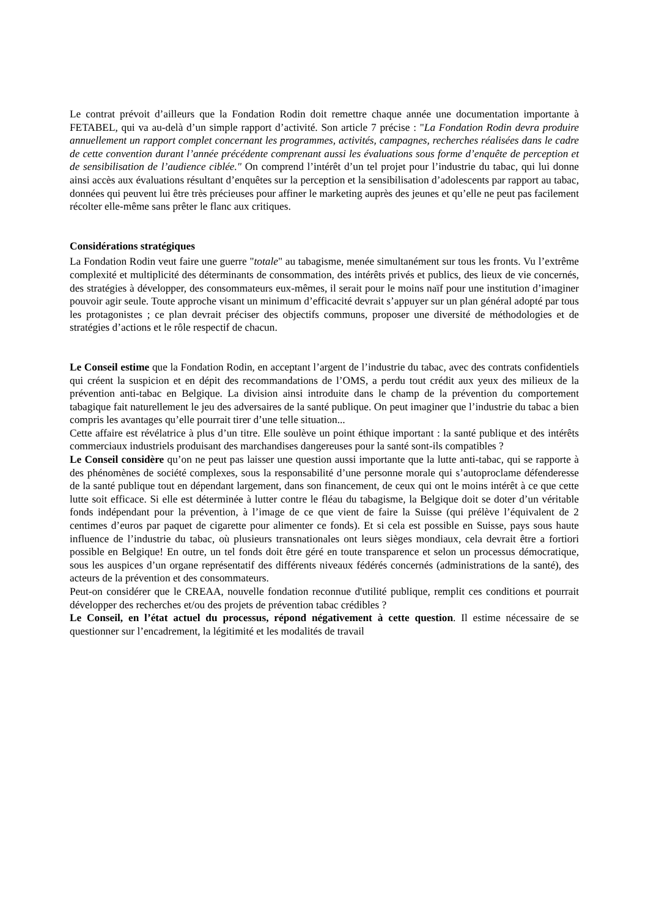Le contrat prévoit d’ailleurs que la Fondation Rodin doit remettre chaque année une documentation importante à FETABEL, qui va au-delà d’un simple rapport d’activité. Son article 7 précise : "La Fondation Rodin devra produire annuellement un rapport complet concernant les programmes, activités, campagnes, recherches réalisées dans le cadre de cette convention durant l’année précédente comprenant aussi les évaluations sous forme d’enquête de perception et de sensibilisation de l’audience ciblée." On comprend l’intérêt d’un tel projet pour l’industrie du tabac, qui lui donne ainsi accès aux évaluations résultant d’enquêtes sur la perception et la sensibilisation d’adolescents par rapport au tabac, données qui peuvent lui être très précieuses pour affiner le marketing auprès des jeunes et qu’elle ne peut pas facilement récolter elle-même sans prêter le flanc aux critiques.
Considérations stratégiques
La Fondation Rodin veut faire une guerre "totale" au tabagisme, menée simultanément sur tous les fronts. Vu l’extrême complexité et multiplicité des déterminants de consommation, des intérêts privés et publics, des lieux de vie concernés, des stratégies à développer, des consommateurs eux-mêmes, il serait pour le moins naïf pour une institution d’imaginer pouvoir agir seule. Toute approche visant un minimum d’efficacité devrait s’appuyer sur un plan général adopté par tous les protagonistes ; ce plan devrait préciser des objectifs communs, proposer une diversité de méthodologies et de stratégies d’actions et le rôle respectif de chacun.
Le Conseil estime que la Fondation Rodin, en acceptant l’argent de l’industrie du tabac, avec des contrats confidentiels qui créent la suspicion et en dépit des recommandations de l’OMS, a perdu tout crédit aux yeux des milieux de la prévention anti-tabac en Belgique. La division ainsi introduite dans le champ de la prévention du comportement tabagique fait naturellement le jeu des adversaires de la santé publique. On peut imaginer que l’industrie du tabac a bien compris les avantages qu’elle pourrait tirer d’une telle situation...
Cette affaire est révélatrice à plus d’un titre. Elle soulève un point éthique important : la santé publique et des intérêts commerciaux industriels produisant des marchandises dangereuses pour la santé sont-ils compatibles ?
Le Conseil considère qu’on ne peut pas laisser une question aussi importante que la lutte anti-tabac, qui se rapporte à des phénomènes de société complexes, sous la responsabilité d’une personne morale qui s’autoproclame défenderesse de la santé publique tout en dépendant largement, dans son financement, de ceux qui ont le moins intérêt à ce que cette lutte soit efficace. Si elle est déterminée à lutter contre le fléau du tabagisme, la Belgique doit se doter d’un véritable fonds indépendant pour la prévention, à l’image de ce que vient de faire la Suisse (qui prélève l’équivalent de 2 centimes d’euros par paquet de cigarette pour alimenter ce fonds). Et si cela est possible en Suisse, pays sous haute influence de l’industrie du tabac, où plusieurs transnationales ont leurs sièges mondiaux, cela devrait être a fortiori possible en Belgique! En outre, un tel fonds doit être géré en toute transparence et selon un processus démocratique, sous les auspices d’un organe représentatif des différents niveaux fédérés concernés (administrations de la santé), des acteurs de la prévention et des consommateurs.
Peut-on considérer que le CREAA, nouvelle fondation reconnue d'utilité publique, remplit ces conditions et pourrait développer des recherches et/ou des projets de prévention tabac crédibles ?
Le Conseil, en l’état actuel du processus, répond négativement à cette question. Il estime nécessaire de se questionner sur l’encadrement, la légitimité et les modalités de travail